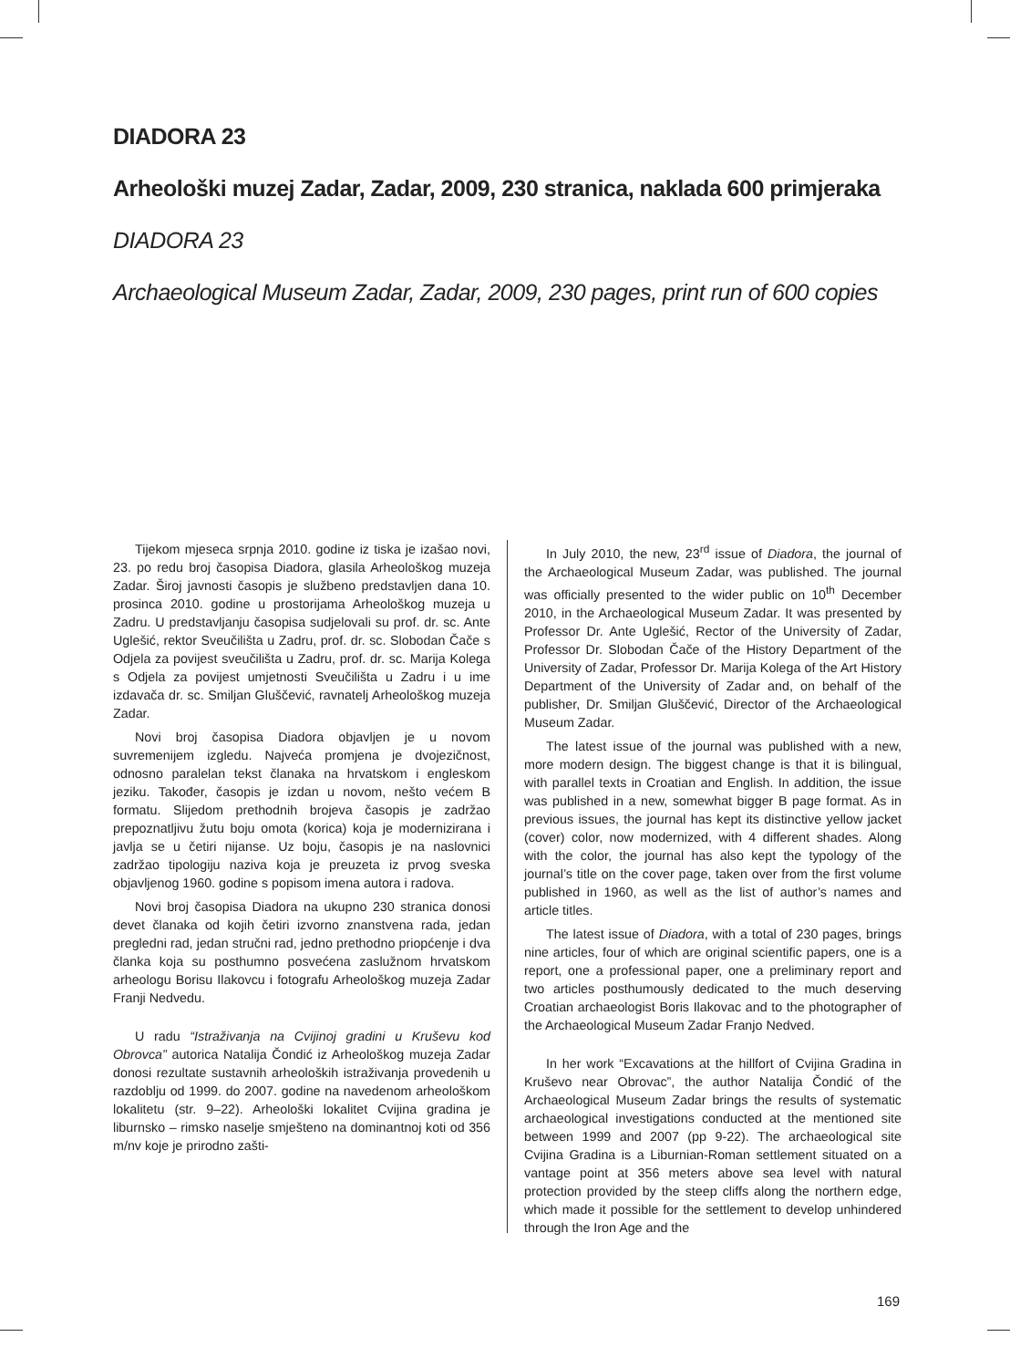DIADORA 23
Arheološki muzej Zadar, Zadar, 2009, 230 stranica, naklada 600 primjeraka
DIADORA 23
Archaeological Museum Zadar, Zadar, 2009, 230 pages, print run of 600 copies
Tijekom mjeseca srpnja 2010. godine iz tiska je izašao novi, 23. po redu broj časopisa Diadora, glasila Arheološkog muzeja Zadar. Široj javnosti časopis je službeno predstavljen dana 10. prosinca 2010. godine u prostorijama Arheološkog muzeja u Zadru. U predstavljanju časopisa sudjelovali su prof. dr. sc. Ante Uglešić, rektor Sveučilišta u Zadru, prof. dr. sc. Slobodan Čače s Odjela za povijest sveučilišta u Zadru, prof. dr. sc. Marija Kolega s Odjela za povijest umjetnosti Sveučilišta u Zadru i u ime izdavača dr. sc. Smiljan Gluščević, ravnatelj Arheološkog muzeja Zadar.
Novi broj časopisa Diadora objavljen je u novom suvremenijem izgledu. Najveća promjena je dvojezičnost, odnosno paralelan tekst članaka na hrvatskom i engleskom jeziku. Također, časopis je izdan u novom, nešto većem B formatu. Slijedom prethodnih brojeva časopis je zadržao prepoznatljivu žutu boju omota (korica) koja je modernizirana i javlja se u četiri nijanse. Uz boju, časopis je na naslovnici zadržao tipologiju naziva koja je preuzeta iz prvog sveska objavljenog 1960. godine s popisom imena autora i radova.
Novi broj časopisa Diadora na ukupno 230 stranica donosi devet članaka od kojih četiri izvorno znanstvena rada, jedan pregledni rad, jedan stručni rad, jedno prethodno priopćenje i dva članka koja su posthumno posvećena zaslužnom hrvatskom arheologu Borisu Ilakovcu i fotografu Arheološkog muzeja Zadar Franji Nedvedu.
U radu “Istraživanja na Cvijinoj gradini u Kruševu kod Obrovca” autorica Natalija Čondić iz Arheološkog muzeja Zadar donosi rezultate sustavnih arheoloških istraživanja provedenih u razdoblju od 1999. do 2007. godine na navedenom arheološkom lokalitetu (str. 9–22). Arheološki lokalitet Cvijina gradina je liburnsko – rimsko naselje smješteno na dominantnoj koti od 356 m/nv koje je prirodno zašti-
In July 2010, the new, 23<sup>rd</sup> issue of Diadora, the journal of the Archaeological Museum Zadar, was published. The journal was officially presented to the wider public on 10<sup>th</sup> December 2010, in the Archaeological Museum Zadar. It was presented by Professor Dr. Ante Uglešić, Rector of the University of Zadar, Professor Dr. Slobodan Čače of the History Department of the University of Zadar, Professor Dr. Marija Kolega of the Art History Department of the University of Zadar and, on behalf of the publisher, Dr. Smiljan Gluščević, Director of the Archaeological Museum Zadar.
The latest issue of the journal was published with a new, more modern design. The biggest change is that it is bilingual, with parallel texts in Croatian and English. In addition, the issue was published in a new, somewhat bigger B page format. As in previous issues, the journal has kept its distinctive yellow jacket (cover) color, now modernized, with 4 different shades. Along with the color, the journal has also kept the typology of the journal’s title on the cover page, taken over from the first volume published in 1960, as well as the list of author’s names and article titles.
The latest issue of Diadora, with a total of 230 pages, brings nine articles, four of which are original scientific papers, one is a report, one a professional paper, one a preliminary report and two articles posthumously dedicated to the much deserving Croatian archaeologist Boris Ilakovac and to the photographer of the Archaeological Museum Zadar Franjo Nedved.
In her work “Excavations at the hillfort of Cvijina Gradina in Kruševo near Obrovac”, the author Natalija Čondić of the Archaeological Museum Zadar brings the results of systematic archaeological investigations conducted at the mentioned site between 1999 and 2007 (pp 9-22). The archaeological site Cvijina Gradina is a Liburnian-Roman settlement situated on a vantage point at 356 meters above sea level with natural protection provided by the steep cliffs along the northern edge, which made it possible for the settlement to develop unhindered through the Iron Age and the
169